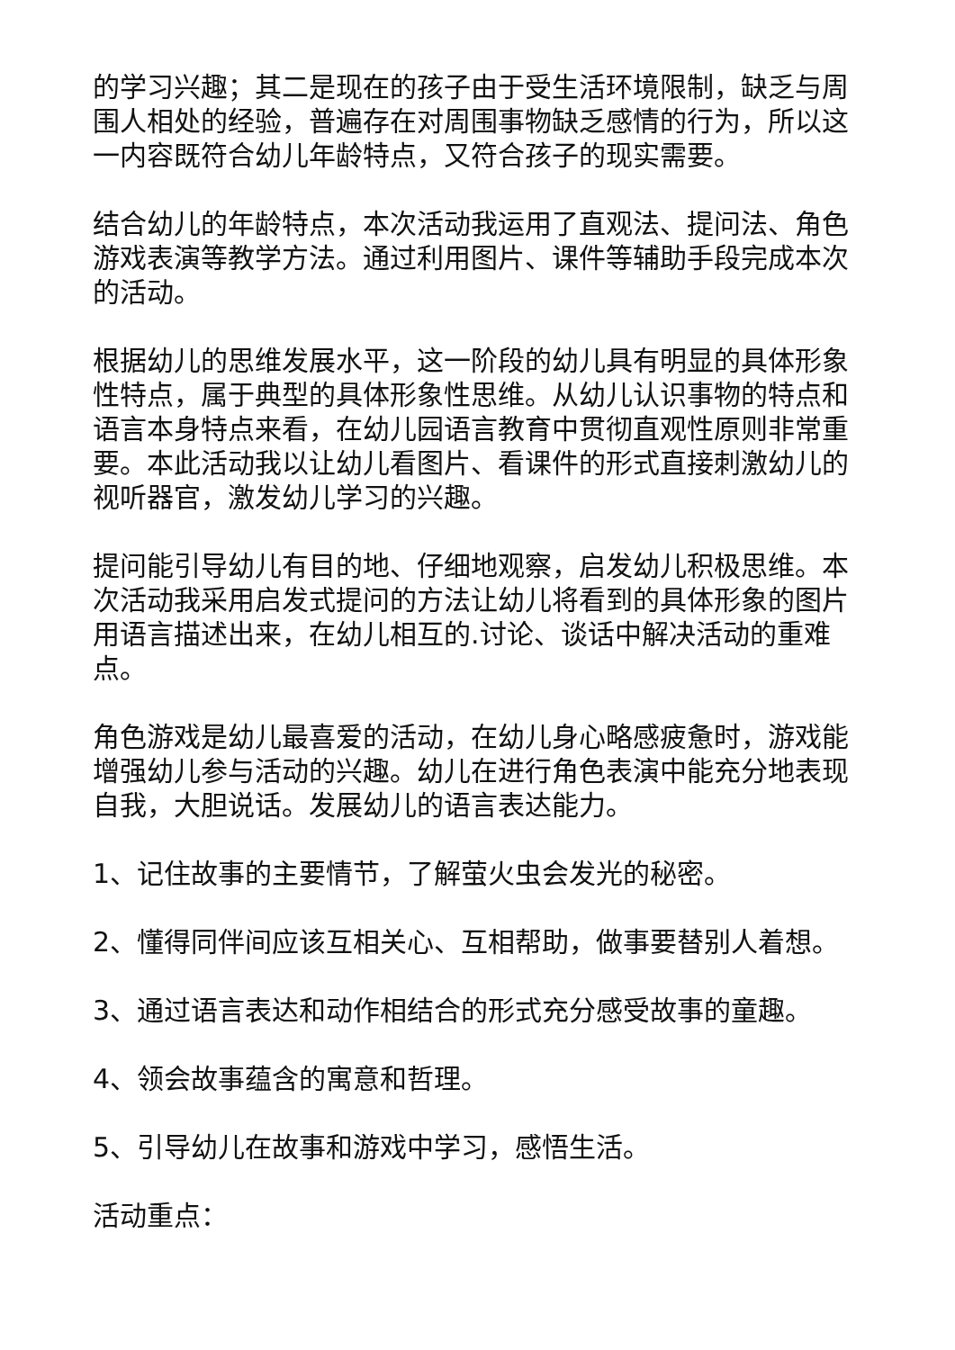的学习兴趣；其二是现在的孩子由于受生活环境限制，缺乏与周围人相处的经验，普遍存在对周围事物缺乏感情的行为，所以这一内容既符合幼儿年龄特点，又符合孩子的现实需要。
结合幼儿的年龄特点，本次活动我运用了直观法、提问法、角色游戏表演等教学方法。通过利用图片、课件等辅助手段完成本次的活动。
根据幼儿的思维发展水平，这一阶段的幼儿具有明显的具体形象性特点，属于典型的具体形象性思维。从幼儿认识事物的特点和语言本身特点来看，在幼儿园语言教育中贯彻直观性原则非常重要。本此活动我以让幼儿看图片、看课件的形式直接刺激幼儿的视听器官，激发幼儿学习的兴趣。
提问能引导幼儿有目的地、仔细地观察，启发幼儿积极思维。本次活动我采用启发式提问的方法让幼儿将看到的具体形象的图片用语言描述出来，在幼儿相互的.讨论、谈话中解决活动的重难点。
角色游戏是幼儿最喜爱的活动，在幼儿身心略感疲惫时，游戏能增强幼儿参与活动的兴趣。幼儿在进行角色表演中能充分地表现自我，大胆说话。发展幼儿的语言表达能力。
1、记住故事的主要情节，了解萤火虫会发光的秘密。
2、懂得同伴间应该互相关心、互相帮助，做事要替别人着想。
3、通过语言表达和动作相结合的形式充分感受故事的童趣。
4、领会故事蕴含的寓意和哲理。
5、引导幼儿在故事和游戏中学习，感悟生活。
活动重点：